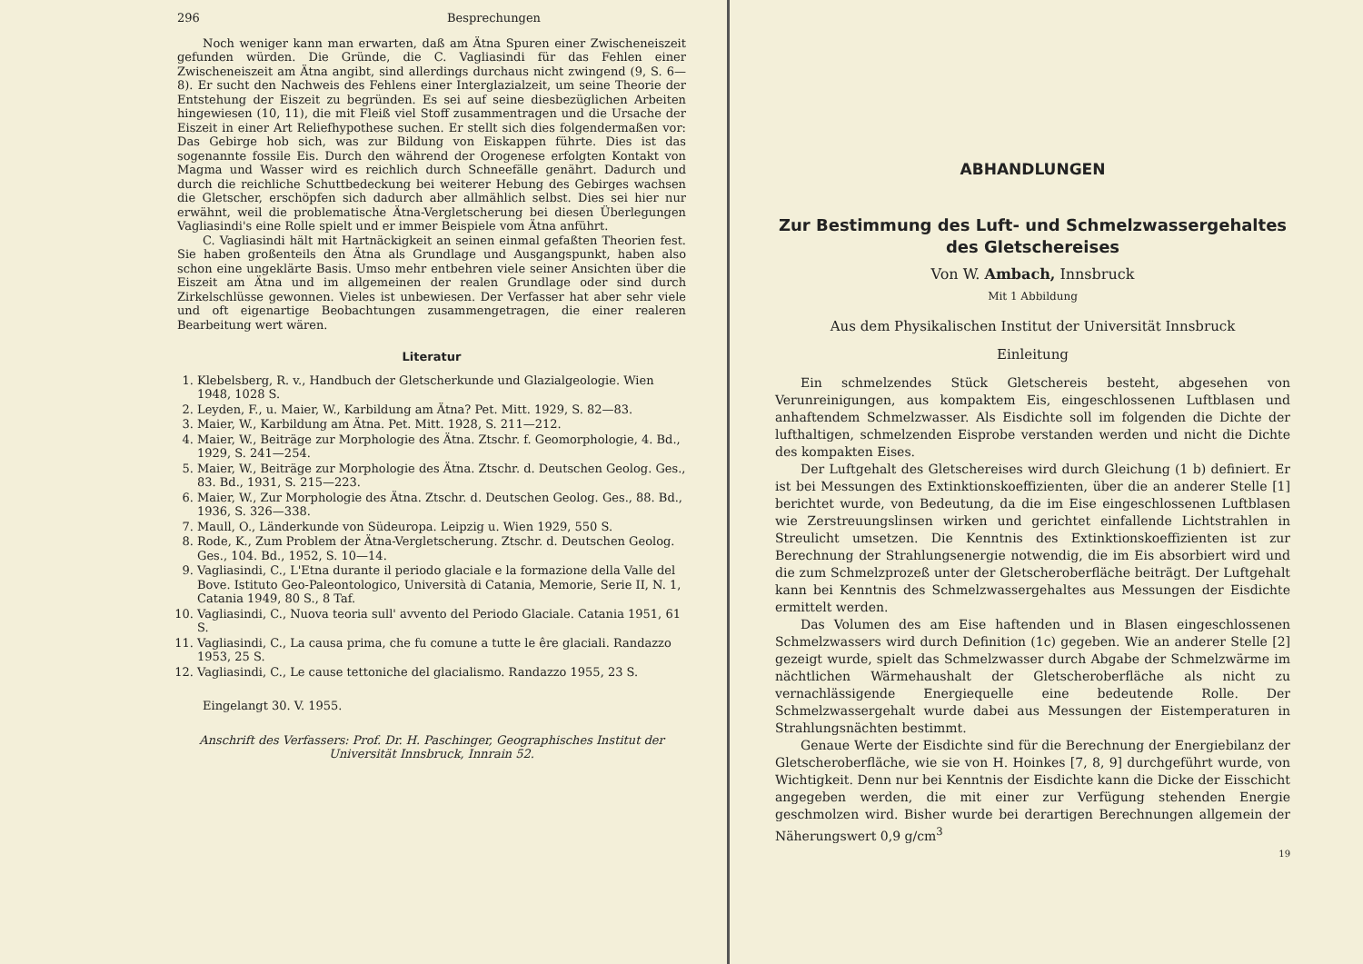296 Besprechungen
Noch weniger kann man erwarten, daß am Ätna Spuren einer Zwischeneiszeit gefunden würden. Die Gründe, die C. Vagliasindi für das Fehlen einer Zwischeneiszeit am Ätna angibt, sind allerdings durchaus nicht zwingend (9, S. 6—8). Er sucht den Nachweis des Fehlens einer Interglazialzeit, um seine Theorie der Entstehung der Eiszeit zu begründen. Es sei auf seine diesbezüglichen Arbeiten hingewiesen (10, 11), die mit Fleiß viel Stoff zusammentragen und die Ursache der Eiszeit in einer Art Reliefhypothese suchen. Er stellt sich dies folgendermaßen vor: Das Gebirge hob sich, was zur Bildung von Eiskappen führte. Dies ist das sogenannte fossile Eis. Durch den während der Orogenese erfolgten Kontakt von Magma und Wasser wird es reichlich durch Schneefälle genährt. Dadurch und durch die reichliche Schuttbedeckung bei weiterer Hebung des Gebirges wachsen die Gletscher, erschöpfen sich dadurch aber allmählich selbst. Dies sei hier nur erwähnt, weil die problematische Ätna-Vergletscherung bei diesen Überlegungen Vagliasindi's eine Rolle spielt und er immer Beispiele vom Ätna anführt.
C. Vagliasindi hält mit Hartnäckigkeit an seinen einmal gefaßten Theorien fest. Sie haben großenteils den Ätna als Grundlage und Ausgangspunkt, haben also schon eine ungeklärte Basis. Umso mehr entbehren viele seiner Ansichten über die Eiszeit am Ätna und im allgemeinen der realen Grundlage oder sind durch Zirkelschlüsse gewonnen. Vieles ist unbewiesen. Der Verfasser hat aber sehr viele und oft eigenartige Beobachtungen zusammengetragen, die einer realeren Bearbeitung wert wären.
Literatur
1. Klebelsberg, R. v., Handbuch der Gletscherkunde und Glazialgeologie. Wien 1948, 1028 S.
2. Leyden, F., u. Maier, W., Karbildung am Ätna? Pet. Mitt. 1929, S. 82—83.
3. Maier, W., Karbildung am Ätna. Pet. Mitt. 1928, S. 211—212.
4. Maier, W., Beiträge zur Morphologie des Ätna. Ztschr. f. Geomorphologie, 4. Bd., 1929, S. 241—254.
5. Maier, W., Beiträge zur Morphologie des Ätna. Ztschr. d. Deutschen Geolog. Ges., 83. Bd., 1931, S. 215—223.
6. Maier, W., Zur Morphologie des Ätna. Ztschr. d. Deutschen Geolog. Ges., 88. Bd., 1936, S. 326—338.
7. Maull, O., Länderkunde von Südeuropa. Leipzig u. Wien 1929, 550 S.
8. Rode, K., Zum Problem der Ätna-Vergletscherung. Ztschr. d. Deutschen Geolog. Ges., 104. Bd., 1952, S. 10—14.
9. Vagliasindi, C., L'Etna durante il periodo glaciale e la formazione della Valle del Bove. Istituto Geo-Paleontologico, Università di Catania, Memorie, Serie II, N. 1, Catania 1949, 80 S., 8 Taf.
10. Vagliasindi, C., Nuova teoria sull' avvento del Periodo Glaciale. Catania 1951, 61 S.
11. Vagliasindi, C., La causa prima, che fu comune a tutte le êre glaciali. Randazzo 1953, 25 S.
12. Vagliasindi, C., Le cause tettoniche del glacialismo. Randazzo 1955, 23 S.
Eingelangt 30. V. 1955.
Anschrift des Verfassers: Prof. Dr. H. Paschinger, Geographisches Institut der Universität Innsbruck, Innrain 52.
ABHANDLUNGEN
Zur Bestimmung des Luft- und Schmelzwassergehaltes
des Gletschereises
Von W. Ambach, Innsbruck
Mit 1 Abbildung
Aus dem Physikalischen Institut der Universität Innsbruck
Einleitung
Ein schmelzendes Stück Gletschereis besteht, abgesehen von Verunreinigungen, aus kompaktem Eis, eingeschlossenen Luftblasen und anhaftendem Schmelzwasser. Als Eisdichte soll im folgenden die Dichte der lufthaltigen, schmelzenden Eisprobe verstanden werden und nicht die Dichte des kompakten Eises.
Der Luftgehalt des Gletschereises wird durch Gleichung (1 b) definiert. Er ist bei Messungen des Extinktionskoeffizienten, über die an anderer Stelle [1] berichtet wurde, von Bedeutung, da die im Eise eingeschlossenen Luftblasen wie Zerstreuungslinsen wirken und gerichtet einfallende Lichtstrahlen in Streulicht umsetzen. Die Kenntnis des Extinktionskoeffizienten ist zur Berechnung der Strahlungsenergie notwendig, die im Eis absorbiert wird und die zum Schmelzprozeß unter der Gletscheroberfläche beiträgt. Der Luftgehalt kann bei Kenntnis des Schmelzwassergehaltes aus Messungen der Eisdichte ermittelt werden.
Das Volumen des am Eise haftenden und in Blasen eingeschlossenen Schmelzwassers wird durch Definition (1c) gegeben. Wie an anderer Stelle [2] gezeigt wurde, spielt das Schmelzwasser durch Abgabe der Schmelzwärme im nächtlichen Wärmehaushalt der Gletscheroberfläche als nicht zu vernachlässigende Energiequelle eine bedeutende Rolle. Der Schmelzwassergehalt wurde dabei aus Messungen der Eistemperaturen in Strahlungsnächten bestimmt.
Genaue Werte der Eisdichte sind für die Berechnung der Energiebilanz der Gletscheroberfläche, wie sie von H. Hoinkes [7, 8, 9] durchgeführt wurde, von Wichtigkeit. Denn nur bei Kenntnis der Eisdichte kann die Dicke der Eisschicht angegeben werden, die mit einer zur Verfügung stehenden Energie geschmolzen wird. Bisher wurde bei derartigen Berechnungen allgemein der Näherungswert 0,9 g/cm<sup>3</sup>
19